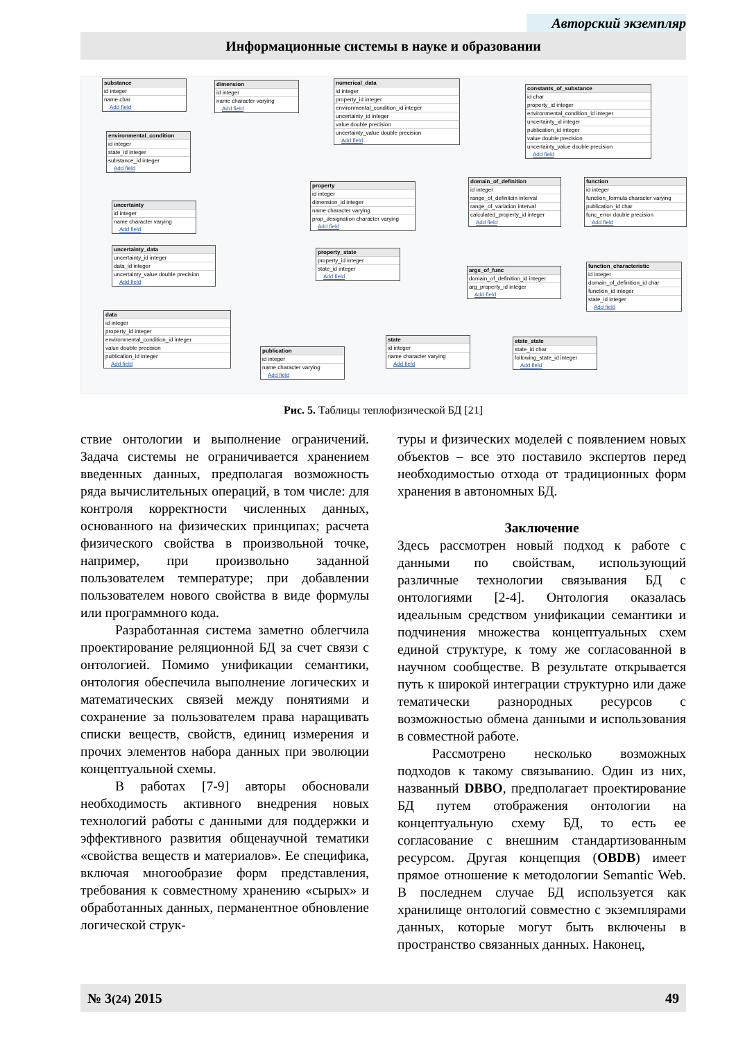Авторский экземпляр
Информационные системы в науке и образовании
substance
id integer
name char
Add field
dimension
id integer
name character varying
Add field
numerical_data
id integer
property_id integer
environmental_condition_id integer
uncertainty_id integer
value double precision
uncertainty_value double precision
Add field
constants_of_substance
id char
property_id integer
environmental_condition_id integer
uncertainty_id integer
publication_id integer
value double precision
uncertainty_value double precision
Add field
environmental_condition
id integer
state_id integer
substance_id integer
Add field
uncertainty
id integer
name character varying
Add field
uncertainty_data
uncertainty_id integer
data_id integer
uncertainty_value double precision
Add field
data
id integer
property_id integer
environmental_condition_id integer
value double precision
publication_id integer
Add field
property
id integer
dimension_id integer
name character varying
prop_designation character varying
Add field
property_state
property_id integer
state_id integer
Add field
domain_of_definition
id integer
range_of_definitoin interval
range_of_variation interval
calculated_property_id integer
Add field
function
id integer
function_formula character varying
publication_id char
func_error double precision
Add field
args_of_func
domain_of_definition_id integer
arg_property_id integer
Add field
function_characteristic
id integer
domain_of_definition_id char
function_id integer
state_id integer
Add field
publication
id integer
name character varying
Add field
state
id integer
name character varying
Add field
state_state
state_id char
following_state_id integer
Add field
Рис. 5. Таблицы теплофизической БД [21]
ствие онтологии и выполнение ограничений. Задача системы не ограничивается хранением введенных данных, предполагая возможность ряда вычислительных операций, в том числе: для контроля корректности численных данных, основанного на физических принципах; расчета физического свойства в произвольной точке, например, при произвольно заданной пользователем температуре; при добавлении пользователем нового свойства в виде формулы или программного кода.
Разработанная система заметно облегчила проектирование реляционной БД за счет связи с онтологией. Помимо унификации семантики, онтология обеспечила выполнение логических и математических связей между понятиями и сохранение за пользователем права наращивать списки веществ, свойств, единиц измерения и прочих элементов набора данных при эволюции концептуальной схемы.
В работах [7-9] авторы обосновали необходимость активного внедрения новых технологий работы с данными для поддержки и эффективного развития общенаучной тематики «свойства веществ и материалов». Ее специфика, включая многообразие форм представления, требования к совместному хранению «сырых» и обработанных данных, перманентное обновление логической струк-
туры и физических моделей с появлением новых объектов – все это поставило экспертов перед необходимостью отхода от традиционных форм хранения в автономных БД.
Заключение
Здесь рассмотрен новый подход к работе с данными по свойствам, использующий различные технологии связывания БД с онтологиями [2-4]. Онтология оказалась идеальным средством унификации семантики и подчинения множества концептуальных схем единой структуре, к тому же согласованной в научном сообществе. В результате открывается путь к широкой интеграции структурно или даже тематически разнородных ресурсов с возможностью обмена данными и использования в совместной работе.
Рассмотрено несколько возможных подходов к такому связыванию. Один из них, названный DBBO, предполагает проектирование БД путем отображения онтологии на концептуальную схему БД, то есть ее согласование с внешним стандартизованным ресурсом. Другая концепция (OBDB) имеет прямое отношение к методологии Semantic Web. В последнем случае БД используется как хранилище онтологий совместно с экземплярами данных, которые могут быть включены в пространство связанных данных. Наконец,
№ 3(24) 2015 49